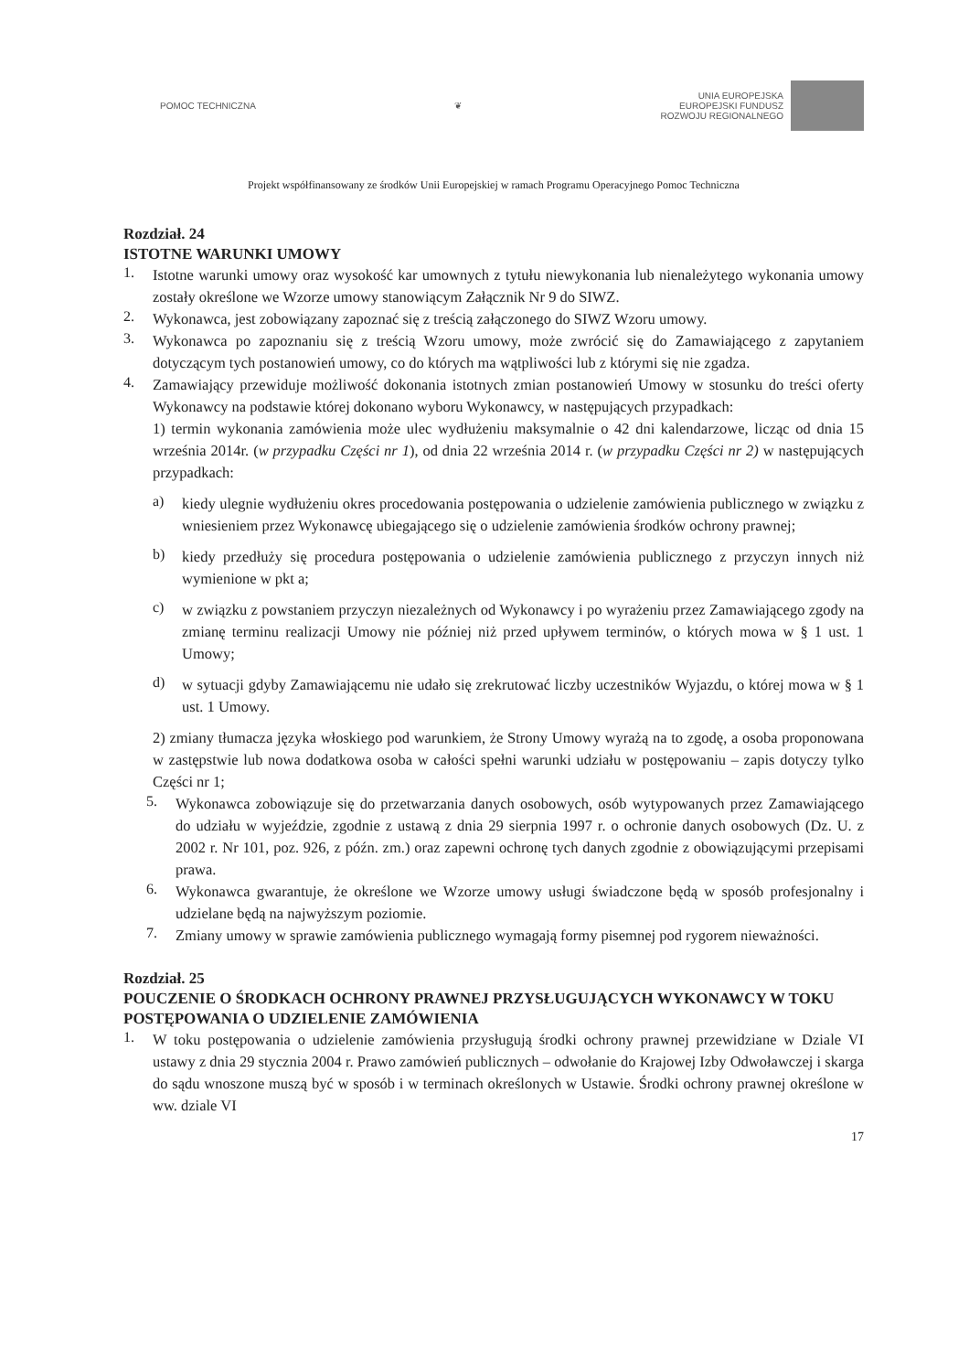POMOC TECHNICZNA ❦
UNIA EUROPEJSKA
EUROPEJSKI FUNDUSZ
ROZWOJU REGIONALNEGO
Projekt współfinansowany ze środków Unii Europejskiej w ramach Programu Operacyjnego Pomoc Techniczna
Rozdział. 24
ISTOTNE WARUNKI UMOWY
1.
Istotne warunki umowy oraz wysokość kar umownych z tytułu niewykonania lub nienależytego wykonania umowy zostały określone we Wzorze umowy stanowiącym Załącznik Nr 9 do SIWZ.
2.
Wykonawca, jest zobowiązany zapoznać się z treścią załączonego do SIWZ Wzoru umowy.
3.
Wykonawca po zapoznaniu się z treścią Wzoru umowy, może zwrócić się do Zamawiającego z zapytaniem dotyczącym tych postanowień umowy, co do których ma wątpliwości lub z którymi się nie zgadza.
4.
Zamawiający przewiduje możliwość dokonania istotnych zmian postanowień Umowy w stosunku do treści oferty Wykonawcy na podstawie której dokonano wyboru Wykonawcy, w następujących przypadkach:
1) termin wykonania zamówienia może ulec wydłużeniu maksymalnie o 42 dni kalendarzowe, licząc od dnia 15 września 2014r. (w przypadku Części nr 1), od dnia 22 września 2014 r. (w przypadku Części nr 2) w następujących przypadkach:
a)
kiedy ulegnie wydłużeniu okres procedowania postępowania o udzielenie zamówienia publicznego w związku z wniesieniem przez Wykonawcę ubiegającego się o udzielenie zamówienia środków ochrony prawnej;
b)
kiedy przedłuży się procedura postępowania o udzielenie zamówienia publicznego z przyczyn innych niż wymienione w pkt a;
c)
w związku z powstaniem przyczyn niezależnych od Wykonawcy i po wyrażeniu przez Zamawiającego zgody na zmianę terminu realizacji Umowy nie później niż przed upływem terminów, o których mowa w § 1 ust. 1 Umowy;
d)
w sytuacji gdyby Zamawiającemu nie udało się zrekrutować liczby uczestników Wyjazdu, o której mowa w § 1 ust. 1 Umowy.
2) zmiany tłumacza języka włoskiego pod warunkiem, że Strony Umowy wyrażą na to zgodę, a osoba proponowana w zastępstwie lub nowa dodatkowa osoba w całości spełni warunki udziału w postępowaniu – zapis dotyczy tylko Części nr 1;
5.
Wykonawca zobowiązuje się do przetwarzania danych osobowych, osób wytypowanych przez Zamawiającego do udziału w wyjeździe, zgodnie z ustawą z dnia 29 sierpnia 1997 r. o ochronie danych osobowych (Dz. U. z 2002 r. Nr 101, poz. 926, z późn. zm.) oraz zapewni ochronę tych danych zgodnie z obowiązującymi przepisami prawa.
6.
Wykonawca gwarantuje, że określone we Wzorze umowy usługi świadczone będą w sposób profesjonalny i udzielane będą na najwyższym poziomie.
7.
Zmiany umowy w sprawie zamówienia publicznego wymagają formy pisemnej pod rygorem nieważności.
Rozdział. 25
POUCZENIE O ŚRODKACH OCHRONY PRAWNEJ PRZYSŁUGUJĄCYCH WYKONAWCY W TOKU POSTĘPOWANIA O UDZIELENIE ZAMÓWIENIA
1.
W toku postępowania o udzielenie zamówienia przysługują środki ochrony prawnej przewidziane w Dziale VI ustawy z dnia 29 stycznia 2004 r. Prawo zamówień publicznych – odwołanie do Krajowej Izby Odwoławczej i skarga do sądu wnoszone muszą być w sposób i w terminach określonych w Ustawie. Środki ochrony prawnej określone w ww. dziale VI
17